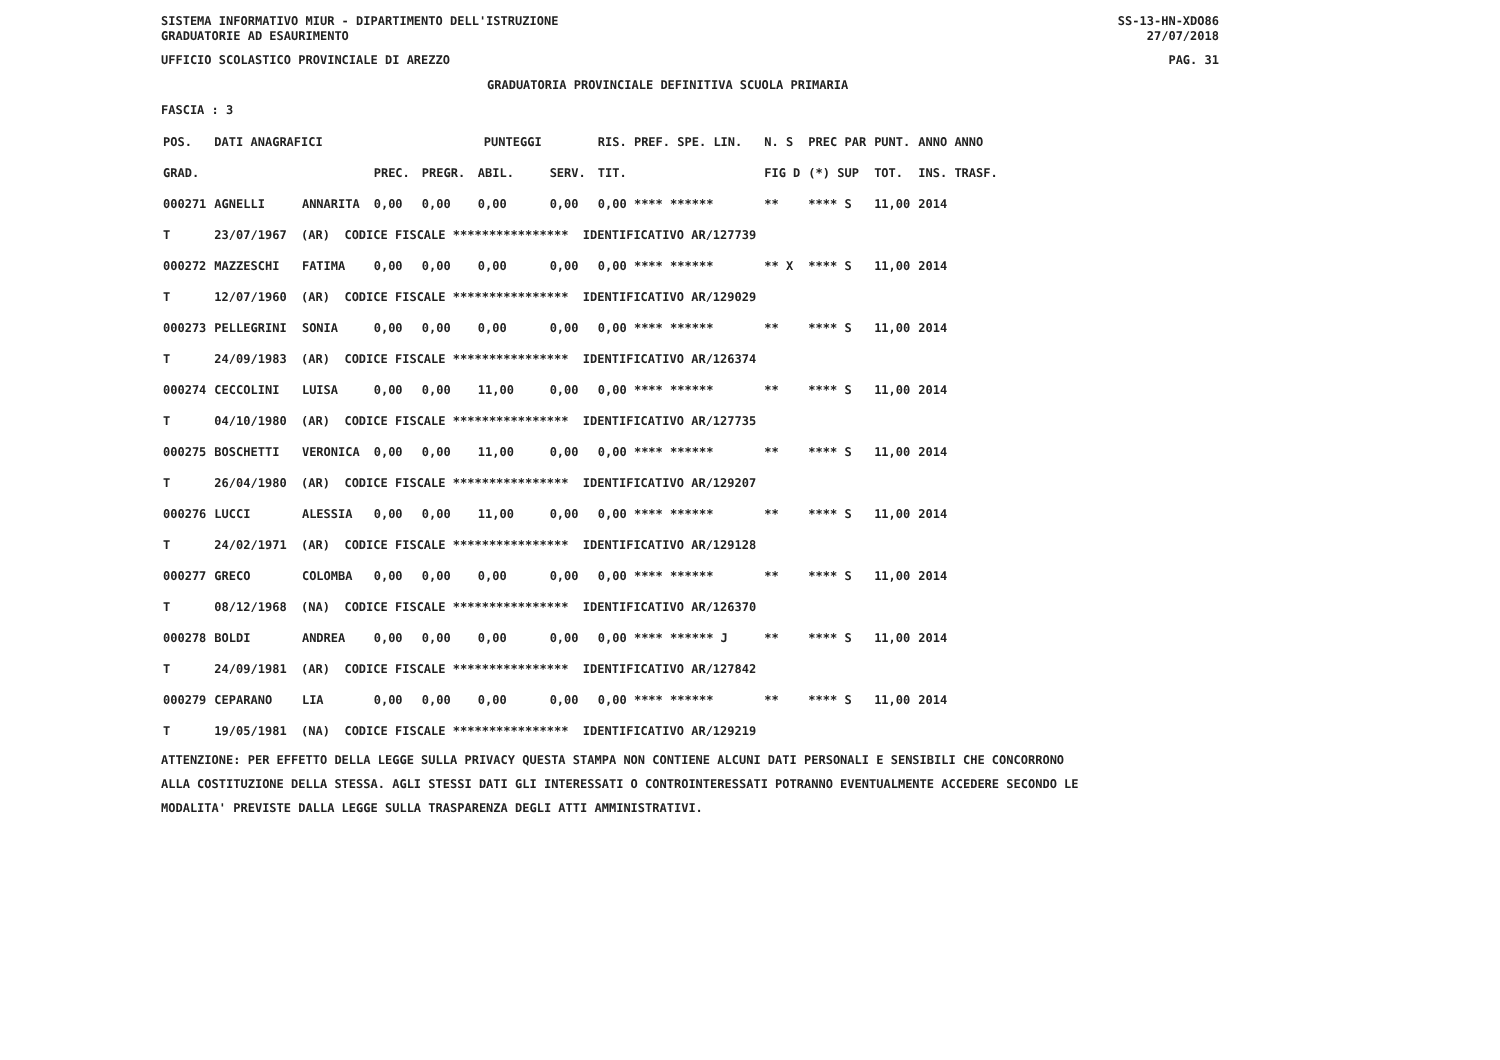SISTEMA INFORMATIVO MIUR - DIPARTIMENTO DELL'ISTRUZIONE
GRADUATORIE AD ESAURIMENTO SS-13-HN-XDO86
27/07/2018
UFFICIO SCOLASTICO PROVINCIALE DI AREZZO PAG. 31
GRADUATORIA PROVINCIALE DEFINITIVA SCUOLA PRIMARIA
FASCIA : 3
| POS. | DATI ANAGRAFICI | | | | PUNTEGGI | | RIS. PREF. SPE. LIN. | N. S | PREC PAR | PUNT. | ANNO ANNO |
| --- | --- | --- | --- | --- | --- | --- | --- | --- | --- | --- | --- |
| GRAD. | | | PREC. | PREGR. | ABIL. | SERV. | TIT. | FIG D | (*) SUP | TOT. | INS. TRASF. |
| 000271 | AGNELLI | ANNARITA | 0,00 | 0,00 | 0,00 | 0,00 | 0,00 **** ****** | ** | **** S | 11,00 | 2014 |
| T | 23/07/1967 (AR) CODICE FISCALE **************** IDENTIFICATIVO AR/127739 | | | | | | | | | | |
| 000272 | MAZZESCHI | FATIMA | 0,00 | 0,00 | 0,00 | 0,00 | 0,00 **** ****** | ** X | **** S | 11,00 | 2014 |
| T | 12/07/1960 (AR) CODICE FISCALE **************** IDENTIFICATIVO AR/129029 | | | | | | | | | | |
| 000273 | PELLEGRINI | SONIA | 0,00 | 0,00 | 0,00 | 0,00 | 0,00 **** ****** | ** | **** S | 11,00 | 2014 |
| T | 24/09/1983 (AR) CODICE FISCALE **************** IDENTIFICATIVO AR/126374 | | | | | | | | | | |
| 000274 | CECCOLINI | LUISA | 0,00 | 0,00 | 11,00 | 0,00 | 0,00 **** ****** | ** | **** S | 11,00 | 2014 |
| T | 04/10/1980 (AR) CODICE FISCALE **************** IDENTIFICATIVO AR/127735 | | | | | | | | | | |
| 000275 | BOSCHETTI | VERONICA | 0,00 | 0,00 | 11,00 | 0,00 | 0,00 **** ****** | ** | **** S | 11,00 | 2014 |
| T | 26/04/1980 (AR) CODICE FISCALE **************** IDENTIFICATIVO AR/129207 | | | | | | | | | | |
| 000276 | LUCCI | ALESSIA | 0,00 | 0,00 | 11,00 | 0,00 | 0,00 **** ****** | ** | **** S | 11,00 | 2014 |
| T | 24/02/1971 (AR) CODICE FISCALE **************** IDENTIFICATIVO AR/129128 | | | | | | | | | | |
| 000277 | GRECO | COLOMBA | 0,00 | 0,00 | 0,00 | 0,00 | 0,00 **** ****** | ** | **** S | 11,00 | 2014 |
| T | 08/12/1968 (NA) CODICE FISCALE **************** IDENTIFICATIVO AR/126370 | | | | | | | | | | |
| 000278 | BOLDI | ANDREA | 0,00 | 0,00 | 0,00 | 0,00 | 0,00 **** ****** J | ** | **** S | 11,00 | 2014 |
| T | 24/09/1981 (AR) CODICE FISCALE **************** IDENTIFICATIVO AR/127842 | | | | | | | | | | |
| 000279 | CEPARANO | LIA | 0,00 | 0,00 | 0,00 | 0,00 | 0,00 **** ****** | ** | **** S | 11,00 | 2014 |
| T | 19/05/1981 (NA) CODICE FISCALE **************** IDENTIFICATIVO AR/129219 | | | | | | | | | | |
ATTENZIONE: PER EFFETTO DELLA LEGGE SULLA PRIVACY QUESTA STAMPA NON CONTIENE ALCUNI DATI PERSONALI E SENSIBILI CHE CONCORRONO
ALLA COSTITUZIONE DELLA STESSA. AGLI STESSI DATI GLI INTERESSATI O CONTROINTERESSATI POTRANNO EVENTUALMENTE ACCEDERE SECONDO LE
MODALITA' PREVISTE DALLA LEGGE SULLA TRASPARENZA DEGLI ATTI AMMINISTRATIVI.